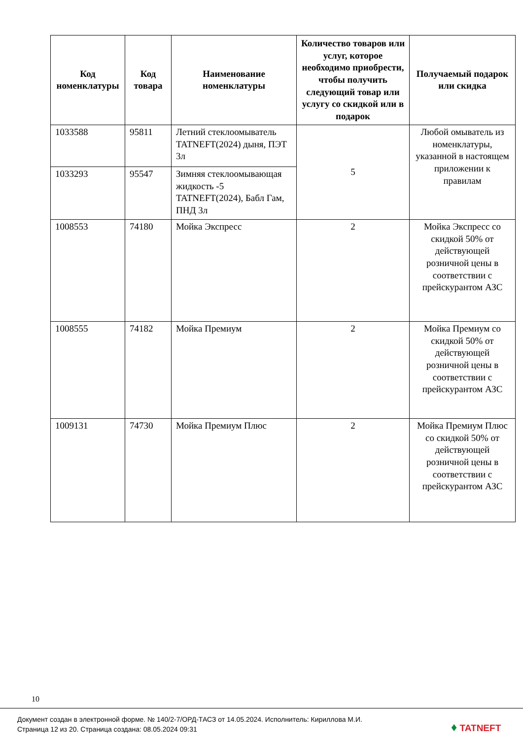| Код номенклатуры | Код товара | Наименование номенклатуры | Количество товаров или услуг, которое необходимо приобрести, чтобы получить следующий товар или услугу со скидкой или в подарок | Получаемый подарок или скидка |
| --- | --- | --- | --- | --- |
| 1033588 | 95811 | Летний стеклоомыватель TATNEFT(2024) дыня, ПЭТ 3л | 5 | Любой омыватель из номенклатуры, указанной в настоящем приложении к правилам |
| 1033293 | 95547 | Зимняя стеклоомывающая жидкость -5 TATNEFT(2024), Бабл Гам, ПНД 3л | | |
| 1008553 | 74180 | Мойка Экспресс | 2 | Мойка Экспресс со скидкой 50% от действующей розничной цены в соответствии с прейскурантом АЗС |
| 1008555 | 74182 | Мойка Премиум | 2 | Мойка Премиум со скидкой 50% от действующей розничной цены в соответствии с прейскурантом АЗС |
| 1009131 | 74730 | Мойка Премиум Плюс | 2 | Мойка Премиум Плюс со скидкой 50% от действующей розничной цены в соответствии с прейскурантом АЗС |
10
Документ создан в электронной форме. № 140/2-7/ОРД-ТАСЗ от 14.05.2024. Исполнитель: Кириллова М.И.
Страница 12 из 20. Страница создана: 08.05.2024 09:31
♦ TATNEFT